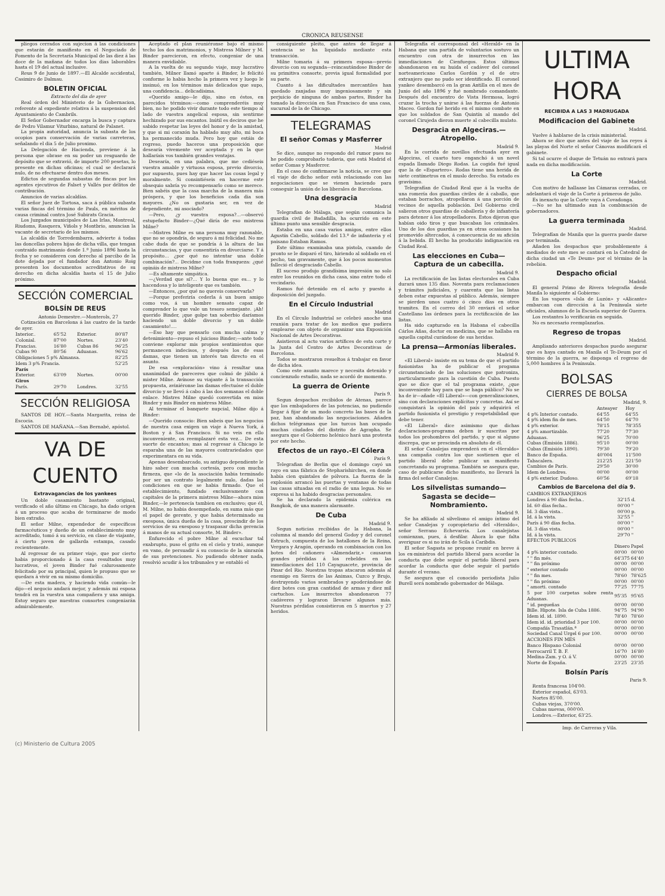CRONICA REUSENSE
pliegos cerrados con sujecion á las condiciones que estarán de manifiesto en el Negociado de Fomento de la Secretaría Municipal de las diez á las doce de la mañana de todos los dias laborables hasta el 19 del actual inclusive.
Reus 9 de Junio de 1897.—El Alcalde accidental, Casimiro de Dalmau.
BOLETIN OFICIAL
Extracto del dia de ayer
Real órden del Ministerio de la Gobernacion, referente al expediente relativa á la suspension del Ayuntamiento de Cambrils.
El Señor Gobernador encarga la busca y captura de Pedro Vilamur Viturbino, natural de Palanet.
La propia autoridad, anuncia la subasta de los ocopios para conservación de varias carreteras, señalando el dia 5 de Julio proximo.
La Delegación de Hacienda, previene á la persona que obrase en su poder un resguardo de depósito que se extravió, de importe 200 pesetas, lo presente en dichas oficinas; el cual se declarará nulo, de no efectuarse dentro dos meses.
Edictos de segundas subastas de fincas por los agentes ejecutivos de Falset y Vallés por délitos de contribución.
Anuncios de varias alcaldías.
El señor Juez de Tortosa, saca á pública subasta varias fincas del término de Pauls, en méritos de causa criminal contra José Subirats Gracia.
Los Juzgados municipales de Las Irlas, Montreal, Riudoms, Rasquera, Viñols y Montbrio, anuncian la vacante de secretario de los mismos.
La alcaldía de Torredembarra, advierte á todas las doncellas pobres hijas de dicha villa, que tengan contraido matrimanio desde 1.º Junio 1896 hasta la fecha y se consideren con derecho al parcibo de la dote dejada por el fundador don Antonio Roig presenten los documentos acreditativos de su derecho en dicha alcaldia hasta el 15 de Julio próximo.
SECCIÓN COMERCIAL
BOLSÍN DE REUS
Antonio Demestre.—Monterols, 27
Cotización en Barcelona á las cuatro de la tarde de ayer.
| Interior.. | 65'52 | Exterior. | 80'87 |
| Colonial. | 87'00 | Nortes. | 23'40 |
| Francias. | 16'80 | Cubas 86 | 96'25 |
| Cubas 90 | 80'56 | Aduanas. | 96'62 |
| Obligaciones 5 p% Almansa. | | | 82'25 |
| Idem 3 p% Francia. | | | 52'25 |
| París | | | |
| Exterior. | 63'09 | Nortes. | 00'00 |
| Giros | | | |
| París. | 29'70 | Londres. | 32'55 |
SECCIÓN RELIGIOSA
SANTOS DE HOY.—Santa Margarita, reina de Escocia.
SANTOS DE MAÑANA.—San Bernabé, apóstol.
VA DE CUENTO
Extravagancias de los yankees
Un doble casamiento bastante original, verificado el año último en Chicago, ha dado origen á un proceso que acaba de terminarse de modo bien extraño.
El señor Milne, expendedor de específicos farmacéuticos y dueño de un establecimiento muy acreditado, tomó á su servicio, en clase de viajante, á cierto joven de gallarda estampa, casado recientemente.
Al regresar de su primer viaje, que por cierto habia proporcionado á la casa resultados muy lucrativos, el joven Binder fué calurosamente felicitado por su principal, quien le propuso que se quedara á vivir en su mismo domicilio.
—De esta madera, y haciendo vida común—le dijo—el negocio andará mejor, y además mi esposa tendrá en la vuestra una compañera y una amiga. Estoy seguro que nuestras consortes congeniarán admirablemente.
Aceptado el plan reuniéronse bajo el mismo techo los dos matrimonios, y Mistress Milner y M. Binder parecieron, en efecto, congeniar de una manera envidiable.
A la vuelta de su segundo viaje, muy lucrativo también, Milner llamó aparte á Binder, le felicitó conforme lo habia hecho la primera vez y luego le insinuó, en los términos más delicados que supo, una confidencia... delicadísima.
«Querido amigo—le dijo, sino en éstos, en parecidos términos:—como comprenderéis muy bien, no he podido vivir durante todo este tiempo al lado de vuestra angelical esposa, sin sentirme hechizado por sus encantos. Inútil es deciros que he sabido respetar las leyes del honor y de la amistad, y que si mi corazón ha hablado muy alto, mi boca ha permanecido muda. Pero hoy que estáis de regreso, puedo haceros una proposición que desearía vivemente ver aceptada y en la que hallaríais vos también grandes ventajas.
Desearía, en una palabra, que me cediéseis vuestra amable y virtuosa esposa, previo divorcio, por supuesto, pues hay que hacer las cosas legal y moralmente. Si consintiéseis en hacerme este obsequio sabría yo recompensarlo como se merece. Bien sabéis que la casa marcha de la manera más próspera, y que los beneficios cada dia son mayores. ¿No os gustaria ser, en vez de dependiente, mi asociado?
—Pero, ¿y vuestra esposa?...—observó estupefacto Binder—¿Qué diría de eso mistress Milne?
—Mistres Milne es una persona muy razonable, que no se opondría, de seguro á mi felicidad. No me cabe duda de que se pondría á la altura de las circunstancias, y que consentiría en divorciarse. Y á propósito... ¿por qué no intentar una doble combinación?... Decidme con toda franqueza: ¿qué opináis de mistress Milne?
—Es altamente simpática.
—¿Verdad que sí?... Y lo buena que es... y lo hacendosa y lo inteligente que es también.
—Entonces, ¿por qué no quereis conservarla?
—Porque preferiría cederla á un buen amigo como vos, á un hombre sensato capaz de comprender lo que vale un tesoro semejante. ¡Ah! querido Binder, ¡que golpe tan soberbio daríamos haciendo un doble divorcio y un doble casamiento!....
—Eso hay que pensarlo con mucha calma y detenimiento—repuso el juicioso Binder;—ante todo conviene explorar mis propios sentimientos que permanecen indecisos, y después los de esas damas, que tienen un interés tan directo en el asunto.
De esa «exploración» vino á resultar una unanimidad de pareceres que colmó de júbilo á mister Milne. Avínose su viajante á la transacción propuesta, aviniéronse las damas efectuóse el doble divorcio y se llevó á cabo á las dos semanas el doble enlace. Mistres Milne quedó convertida en miss Binder y mis Binder en mistress Milne.
Al terminar el banquete nupcial, Milne dijo á Binder:
—Querido consocio: Bien sabeis que los negocios de nuestra casa exigen un viaje á Nueva York, á Boston y á San Francisco. Si no veis en ello inconveniente, os reemplazaré esta vez... De esta suerte de encantos; mas al regresar á Chicago le esparaba una de las mayores contrariedades que experimentara en su vida.
Apenas desembarcado, su antiguo dependiente le hizo saber con mucha cortesía, pero con mucha firmeza, que «lo de la asociación habia terminado por ser un contrato legalmente nulo, dadas las condiciones en que se habia firmado. Que el establecimiento, fundado exclusivamente con capitales de la primera mistress Milne—ahora miss Binder,—le pertenecía tambien en exclusivo; que él, M. Milne, no habia desempeñado, en suma más que el papel de gerente, y que habia determinado su exesposa, única dueña de la casa, prescindir de los servicios de su exesposo y traspasar dicha gerencia á manos de su actual consorte, M. Binder».
Enfurecido el pobre Milne al escuchar tal exabrupto, puso el grito en el cielo y trató, aunque en vano, de persuadir á su consocio de la sinrazón de sus pretenciones. No pudiendo obtener nada, resolvió acudir á los tribunales y se entabló el
consiguiente pleito, que antes de llegar á sentencia se ha liquidado mediante esta transacción.
Milne tomaria á su primera esposa—previo divorcio con su segunda—reincautándose Binder de su primitiva consorte, previa igual formalidad por su parte.
Cuanto á las dificultades mercantiles han quedado zanjadas muy ingeniosamente y sin perjuicio de ninguna de ambas partes, Binder ha tomado la dirección en San Francisco de una casa, sucursal de la de Chicago.
TELEGRAMAS
El señor Comas y Masferrer
Madrid
Se dice, aunque no respondo del rumor pues no he podido comprobarlo todavia, que está Madrid el señor Comas y Masferrer.
En el caso de confirmarse la noticia, se cree que el viaje de dicho señor está relacionado con las negociaciones que se vienen haciendo para conseguir la unión de los liberales de Barcelona.
Una desgracia
Madrid
Telegrafian de Málaga, que según comunica la guardia civil de Badadilla, ha ocurrido en este último punto una sensible desgracia.
Estaba en una casa varios amigos, entre ellos Agustín Cabello, soldado del 13.º de infanteria y el paisano Estaban Ramos.
Este último examinaba una pistola, cuando de pronto se le disparó el tiro, hiriendo al soldado en el pecho, tan gravamente, que á los pocos momentos falleció el desgraciado Cabello.
El suceso produjo grandísima impresión no solo entre los reunidos en dicha casa, sino entre todo el vecindario.
Ramos fué detenido en el acto y puesto á disposición del juzgado.
En el Círculo Industrial
Madrid
En el Círculo Industrial se celebró anoche una reunión para tratar de los medios que pudiera emplearse con objeto de organizar una Exposición Nacional de Artes Decorativas.
Asistieron al acto varios artífices de esta corte y la Junta del Centro de Artes Decorativas de Barcelona.
Todos se mostraron resueltos á trabajar en favor de dicha idea.
Como este asunto marece y necesita detenido y concienzudo estudio, nada se acordó de momento.
La guerra de Oriente
París 9.
Segun despachos recibidos de Atenas, parece que los embajadores de las potencias, no pudiendo llegar á fijar de un modo concreto las bases de la paz, han abandonado las negociaciones. Añaden dichos telégramas que los turcos han ocupado muchas ciudades del distrito de Agrapha. Se asegura que el Gobierno helénico hará una protesta por este hecho.
Efectos de un rayo.-El Cólera
París 9.
Telegrafian de Berlin que el domingo cayó un rayo en una fábrica de Stepharishirchen, en donde había cien quintales de pólvora. La fuerza de la explosión arrancó las puertas y ventanas de todas las casas situadas en el radio de una legua. No se expresa si ha habido desgracias personales.
Se ha declarado la epidemia colérica en Bangkok, de una manera alarmante.
De Cuba
Madrid 9.
Segun noticias recibidas de la Habana, la columna al mando del general Godoy y del coronel Estruch, compuesta de los batallones de la Reina, Vergara y Aragón, operando en combinacion con los botes del cañonero «Almendariz,» causaron grandes pérdidas á los rebeldes en las inmediaciones del 110 Cayaguacete, provincia de Pinar del Rio. Nuestras tropas atacaron además al enemigo en Sierra de las Animas, Cuzco y Brujo, destruyendo varios sembrados y apoderándose de diez botes con gran cantidad de armas y diez mil cartuchos. Los insurrectos abandonaron 77 cadáveres y lograron llevarse algunos más. Nuestras pérdidas consistieron en 5 muertos y 27 heridos.
Telegrafía el corresponsal del «Herald» en la Habana que una partida de voluntarios sostuvo un encuentro con otra de insurrectos en las inmediaciones de Cienfuegos. Estos últimos abandonaron en su huida el cadáver del coronel norteamericano Carlos Gordón y el de otro extranjero que no pudo ser identificado. El coronel yankee desembarcó en la gran Antilla en el mes de Junio del año 1896 y fué nombrado comandante. Después del encuentro de Vista Hermosa, logró cruzar la trocha y unirse á las fuerzas de Antonio Maceo. Gordon fué herido en el mismo combate en que los soldados de San Quintín al mando del coronel Cirujeda dieron muerte al cabecilla mulato.
Desgracia en Algeciras.—Atropello.
Madrid 9.
En la corrida de novillos efectuada ayer en Algeciras, el cuarto toro enganchó á un novel espada llamado Diego Rodas. La cogida fué igual que la de «Espartero». Rodas tiene una herida de siete centímetros en el muslo derecho. Su estado es gravísimo.
Telegrafían de Ciudad Real que á la vuelta de una romería dos guardias civiles de á caballo, que estaban borrachos, atropellaron á una porción de vecinos de aquella población. Del Gobierno civil salieron otros guardias de caballería y de infantería para detener á los atropelladores. Estos dijeron que habían oido tiros y que buscaban los criminales. Uno de los dos guardias ya en otras ocasiones ha promovido altercados, á consecuencia de su afición á la bebida. El hecho ha producido indignación en Ciudad Real.
Las elecciones en Cuba—Captura de un cabecilla.
Madrid 9.
La rectificación de las listas electorales en Cuba durará unos 135 dias. Noventa para reclamaciones y trámites judiciales, y cuarenta que las listas deben estar expuestas al público. Además, siempre se pierden unos cuatro ó cinco días en otros tramites. En el correo del 30 enviará el señor Castellano las órdenes para la rectificación de las listas.
Ha sido capturado en la Habana el cabecilla Cárlos Añas, doctor en medicina, que se hallaba en aquella capital curándose de sus heridas.
La prensa—Armonías liberales.
Madrid 9.
«El Liberal» insiste en su tema de que el partido fusionistas ha de publicar el progama circunstanciado de las soluciones que patroniza, particularmente para la cuestión de Cuba. Puesto que se dice que el tal programa existe, ¿que inconveniente hay para que se haga público? No se ha de ir—añade «El Liberal»—con generalizaciones, sino con declaraciones explícitas y concretas. Así se conquistará la opinión del país y adquirirá el partido fusionista el prestigio y respetabilidad que debe tener.
«El Liberal» dice asimismo que dichas declaraciones-programa deben ir suscritas por todos los prohombres del partido, y que si alguno discrepa, que se prescinda en absoluto de él.
El señor Canalejas emprenderá en el «Heraldo» una campaña contra los que sostienen que el partido liberal debe publicar un manifiesto concretando su programa. También se asegura que, caso de publicarse dicho manifiesto, no llevará la firma del señor Canalejas.
Los silvelistas sumando—Sagasta se decide—Nombramiento.
Madrid 9.
Se ha afiliado al silvelismo el amigo íntimo del señor Canalejas y copropietario del «Heraldo», señor Serrano Echevarría. Los canalejistas comienzan, pues, á desfilar. Ahora lo que falta averiguar es si no irán de Scila á Caribdis.
El señor Sagasta se propone reunir en breve á los ex-ministros del partido liberal para acordar la conducta que debe seguir el partido liberal para acordar la conducta que debe seguir el partido durante el verano.
Se asegura que el conocido periodista Julio Burell será nombrado gobernador de Málaga.
ULTIMA HORA
RECIBIDA A LAS 3 MADRUGADA
Modificacion del Gabinete
Madrid.
Vuelve á hablarse de la crisis ministerial.
Ahora se dice que antes del viaje de los reyes á las playas del Norte el señor Cánovas modificará el gabinete.
Si tal ocurre el duque de Tetuán no entrará para nada en dicha modificación.
La Corte
Madrid.
Con motivo de hallaase las Cámaras cerradas, ce adelantará el viaje de la Corte á primeros de julio.
Es inexacto que la Corte vaya á Covadonga.
—No se ha ultimado aun la combinación de gobernadores.
La guerra terminada
Madrid.
Telegrafían de Manila que la guerra puede darse por terminada.
Añaden los despachos que probablemente á mediados de este mes se cantará en la Catedral de dicha ciudad un «Te Deum» por el término de la rebelión.
Despacho oficial
Madrid.
El general Primo de Rivera telegrafía desde Manila lo siguiente al Gobierno:
En los vapores «Isla de Luzón» y «Alicante» embarcan con dirección á la Península siete oficiales, alumnos de la Escuela superior de Guerra.
Los restantes lo verificarán en seguida.
No es necesario reemplazarlos.
Regreso de tropas
Madrid.
Ampliando anteriores despachos puedo asegurar que es haya cantado en Manila el Te-Deum por el término de la guerra, se disponga el regreso de 5,000 hombres á la Península.
BOLSAS
CIERRES DE BOLSA
Madrid, 9.
| | Anteayer | Hoy |
| --- | --- | --- |
| 4 p% Interior contado. | 64'55 | 64'55 |
| 4 p% idem fin de mes. | 64'50 | 64'70 |
| 4 p% exterior. | 78'15 | 78'355 |
| 4 p% amortizable. | 77'20 | 77'30 |
| Aduanas. | 96'25 | 70'00 |
| Cubas (Emisión 1886). | 95'10 | 00'00 |
| Cubas (Emisión 1890). | 79'30 | 79'20 |
| Banco de España. | 40'004 | 11'500 |
| Tabacalera. | 212'25 | 221'50 |
| Cambios de París. | 29'50 | 30'00 |
| Idem de Londres. | 00'00 | 00'00 |
| 4 p% exterior. Dudoso. | 60'56 | 69'18 |
Cambios de Barcelona del día 9.
| CAMBIOS EXTRANJEROS | |
| --- | --- |
| Londres á 90 días fecha.. | 32'15 d. |
| Id. 60 días fecha.. | 00'00 " |
| Id. 3 días vista.. | 00'00 p. |
| Id. á la vista. | 32'55 " |
| París á 90 días fecha. | 00'00 " |
| Id. 3 días vista. | 00'00 " |
| Id. á la vista. | 29'70 " |
| EFECTOS PUBLICOS | | |
| --- | --- | --- |
| | Dinero | Papel |
| 4 p% interior contado. | 00'00 | 00'00 |
| " " fin més. | 64'375 | 64'40 |
| " " fin próximo | 00'00 | 00'00 |
| " exterior contado | 00'00 | 00'00 |
| " " fin mes. | 78'60 | 78'625 |
| " " fin próximo | 00'00 | 00'00 |
| " amorti. contado | 77'25 | 77'75 |
| 5 por 100 carpetas sobre renta Aduanas. | 95'35 | 95'65 |
| " id. pequeñas | 00'00 | 00'00 |
| Bille. Hipote. Isla de Cuba 1886. | 94'75 | 94'90 |
| Idem id. id. 1890. | 78'40 | 78'60 |
| Idem id. id. prioridad 3 por 100. | 00'00 | 00'00 |
| Compañía Trasatlán.ª | 00'00 | 00'00 |
| Sociedad Canal Urgel 6 por 100. | 00'00 | 00'00 |
| ACCIONES FIN MES | | |
| Banco Hispano Colonial | 00'00 | 00'00 |
| Ferrocarril T. B. F. | 16'70 | 16'80 |
| Medina-Zam. y O. á V. | 00'00 | 00'00 |
| Norte de España. | 23'25 | 23'35 |
Bolsín París
Paris 9.
Renta francesa 104'00.
Exterior español, 63'03.
Nortes 85'00.
Cubas viejas, 370'00.
Cubas nuevas, 000'00.
Londres.—Exterior, 63'25.
Imp. de Carreras y Vila.
(c) Ministerio de Cultura 2005